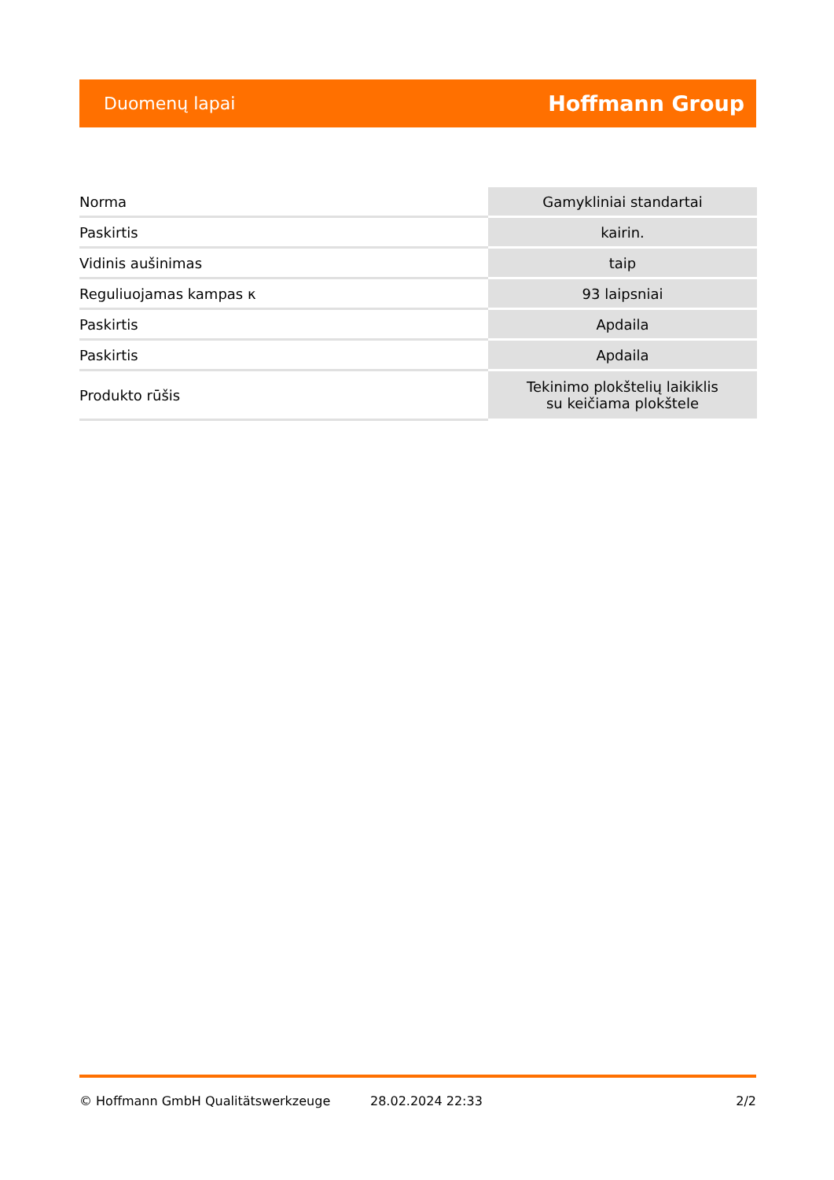Duomenų lapai Hoffmann Group
| Norma | Gamykliniai standartai |
| Paskirtis | kairin. |
| Vidinis aušinimas | taip |
| Reguliuojamas kampas κ | 93 laipsniai |
| Paskirtis | Apdaila |
| Paskirtis | Apdaila |
| Produkto rūšis | Tekinimo plokštelių laikiklis su keičiama plokštele |
© Hoffmann GmbH Qualitätswerkzeuge 28.02.2024 22:33 2/2